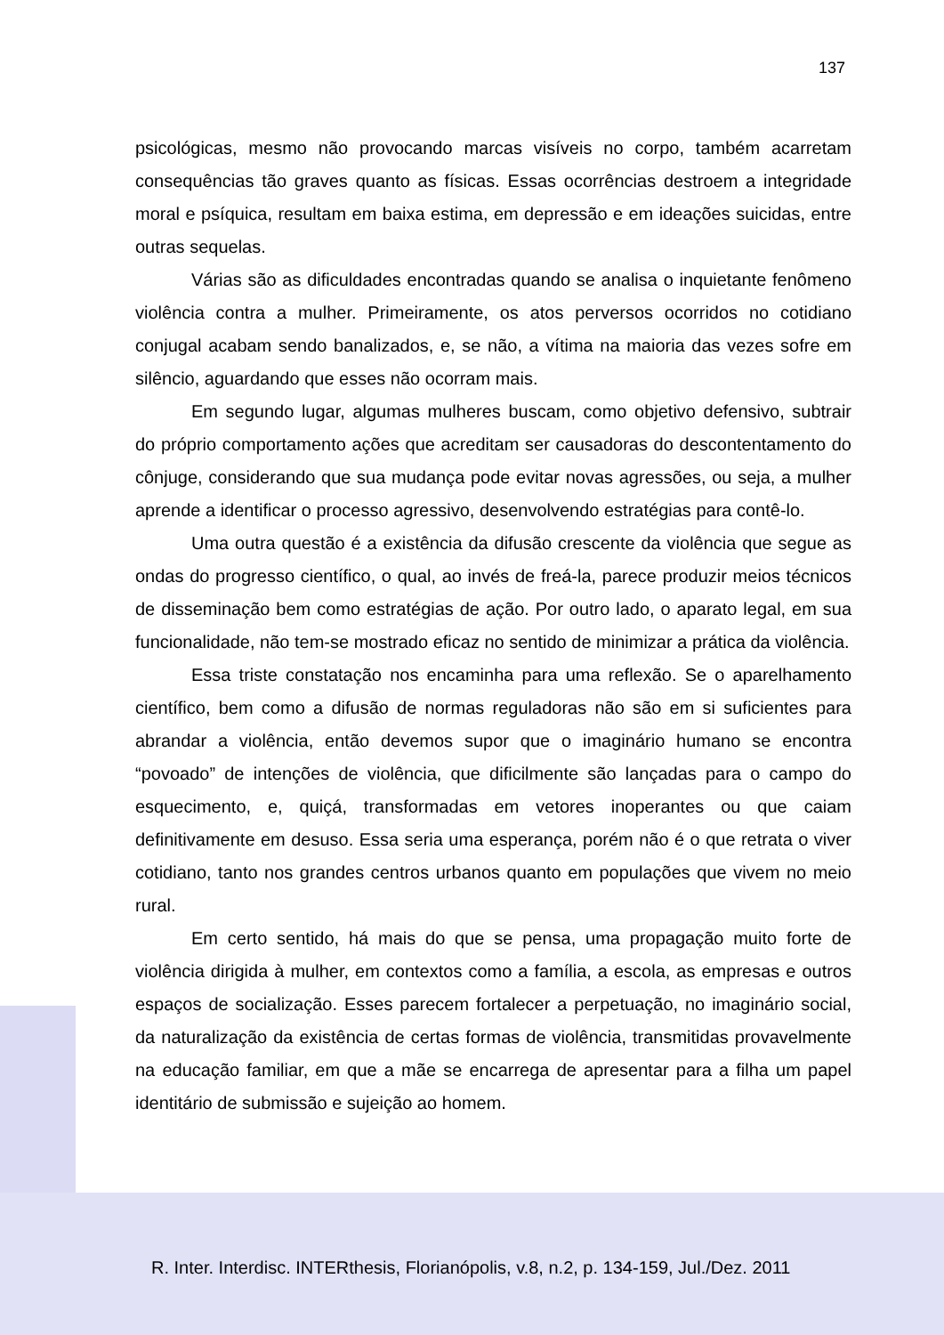137
psicológicas, mesmo não provocando marcas visíveis no corpo, também acarretam consequências tão graves quanto as físicas. Essas ocorrências destroem a integridade moral e psíquica, resultam em baixa estima, em depressão e em ideações suicidas, entre outras sequelas.
Várias são as dificuldades encontradas quando se analisa o inquietante fenômeno violência contra a mulher. Primeiramente, os atos perversos ocorridos no cotidiano conjugal acabam sendo banalizados, e, se não, a vítima na maioria das vezes sofre em silêncio, aguardando que esses não ocorram mais.
Em segundo lugar, algumas mulheres buscam, como objetivo defensivo, subtrair do próprio comportamento ações que acreditam ser causadoras do descontentamento do cônjuge, considerando que sua mudança pode evitar novas agressões, ou seja, a mulher aprende a identificar o processo agressivo, desenvolvendo estratégias para contê-lo.
Uma outra questão é a existência da difusão crescente da violência que segue as ondas do progresso científico, o qual, ao invés de freá-la, parece produzir meios técnicos de disseminação bem como estratégias de ação. Por outro lado, o aparato legal, em sua funcionalidade, não tem-se mostrado eficaz no sentido de minimizar a prática da violência.
Essa triste constatação nos encaminha para uma reflexão. Se o aparelhamento científico, bem como a difusão de normas reguladoras não são em si suficientes para abrandar a violência, então devemos supor que o imaginário humano se encontra “povoado” de intenções de violência, que dificilmente são lançadas para o campo do esquecimento, e, quiçá, transformadas em vetores inoperantes ou que caiam definitivamente em desuso. Essa seria uma esperança, porém não é o que retrata o viver cotidiano, tanto nos grandes centros urbanos quanto em populações que vivem no meio rural.
Em certo sentido, há mais do que se pensa, uma propagação muito forte de violência dirigida à mulher, em contextos como a família, a escola, as empresas e outros espaços de socialização. Esses parecem fortalecer a perpetuação, no imaginário social, da naturalização da existência de certas formas de violência, transmitidas provavelmente na educação familiar, em que a mãe se encarrega de apresentar para a filha um papel identitário de submissão e sujeição ao homem.
R. Inter. Interdisc. INTERthesis, Florianópolis, v.8, n.2, p. 134-159, Jul./Dez. 2011